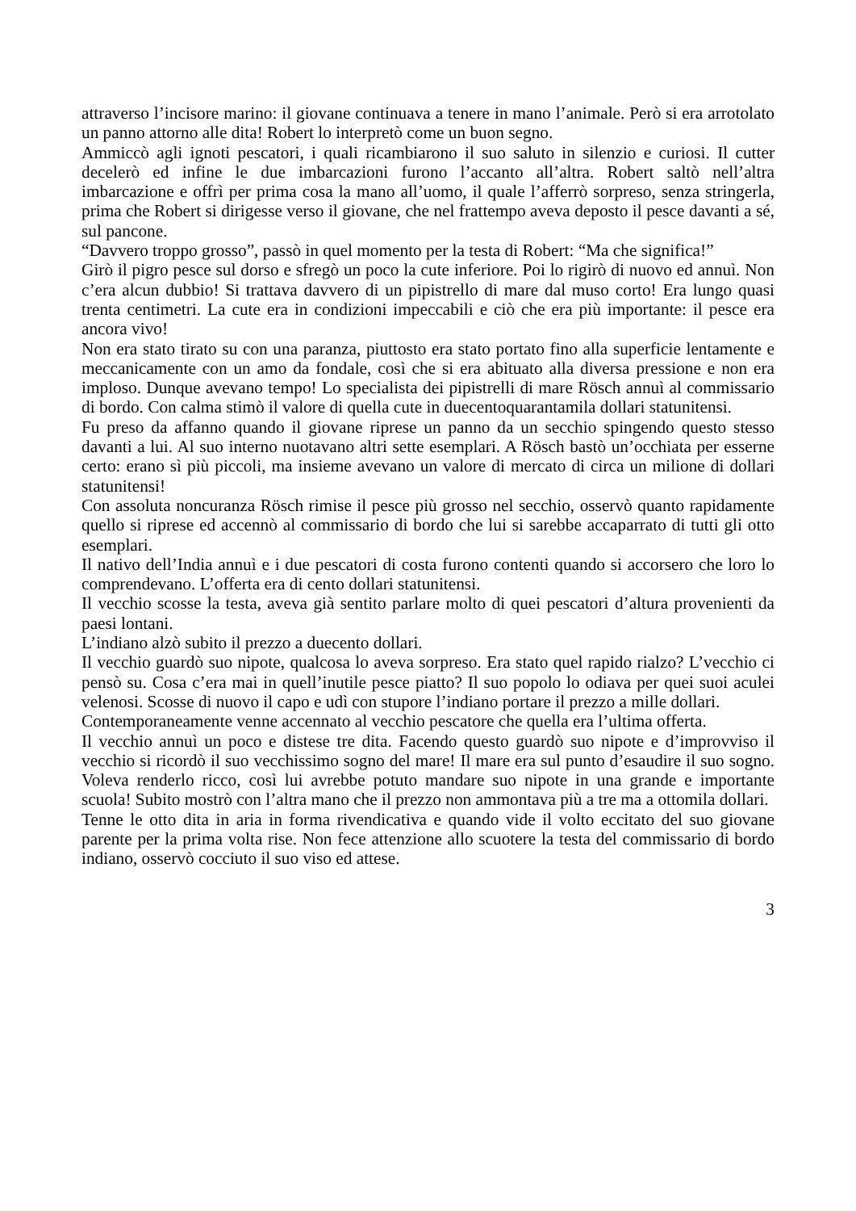attraverso l’incisore marino: il giovane continuava a tenere in mano l’animale. Però si era arrotolato un panno attorno alle dita! Robert lo interpretò come un buon segno.
Ammiccò agli ignoti pescatori, i quali ricambiarono il suo saluto in silenzio e curiosi. Il cutter decelerò ed infine le due imbarcazioni furono l’accanto all’altra. Robert saltò nell’altra imbarcazione e offrì per prima cosa la mano all’uomo, il quale l’afferrò sorpreso, senza stringerla, prima che Robert si dirigesse verso il giovane, che nel frattempo aveva deposto il pesce davanti a sé, sul pancone.
“Davvero troppo grosso”, passò in quel momento per la testa di Robert: “Ma che significa!”
Girò il pigro pesce sul dorso e sfregò un poco la cute inferiore. Poi lo rigirò di nuovo ed annuì. Non c’era alcun dubbio! Si trattava davvero di un pipistrello di mare dal muso corto! Era lungo quasi trenta centimetri. La cute era in condizioni impeccabili e ciò che era più importante: il pesce era ancora vivo!
Non era stato tirato su con una paranza, piuttosto era stato portato fino alla superficie lentamente e meccanicamente con un amo da fondale, così che si era abituato alla diversa pressione e non era imploso. Dunque avevano tempo! Lo specialista dei pipistrelli di mare Rösch annuì al commissario di bordo. Con calma stimò il valore di quella cute in duecentoquarantamila dollari statunitensi.
Fu preso da affanno quando il giovane riprese un panno da un secchio spingendo questo stesso davanti a lui. Al suo interno nuotavano altri sette esemplari. A Rösch bastò un’occhiata per esserne certo: erano sì più piccoli, ma insieme avevano un valore di mercato di circa un milione di dollari statunitensi!
Con assoluta noncuranza Rösch rimise il pesce più grosso nel secchio, osservò quanto rapidamente quello si riprese ed accennò al commissario di bordo che lui si sarebbe accaparrato di tutti gli otto esemplari.
Il nativo dell’India annuì e i due pescatori di costa furono contenti quando si accorsero che loro lo comprendevano. L’offerta era di cento dollari statunitensi.
Il vecchio scosse la testa, aveva già sentito parlare molto di quei pescatori d’altura provenienti da paesi lontani.
L’indiano alzò subito il prezzo a duecento dollari.
Il vecchio guardò suo nipote, qualcosa lo aveva sorpreso. Era stato quel rapido rialzo? L’vecchio ci pensò su. Cosa c’era mai in quell’inutile pesce piatto? Il suo popolo lo odiava per quei suoi aculei velenosi. Scosse di nuovo il capo e udì con stupore l’indiano portare il prezzo a mille dollari.
Contemporaneamente venne accennato al vecchio pescatore che quella era l’ultima offerta.
Il vecchio annuì un poco e distese tre dita. Facendo questo guardò suo nipote e d’improvviso il vecchio si ricordò il suo vecchissimo sogno del mare! Il mare era sul punto d’esaudire il suo sogno. Voleva renderlo ricco, così lui avrebbe potuto mandare suo nipote in una grande e importante scuola! Subito mostrò con l’altra mano che il prezzo non ammontava più a tre ma a ottomila dollari.
Tenne le otto dita in aria in forma rivendicativa e quando vide il volto eccitato del suo giovane parente per la prima volta rise. Non fece attenzione allo scuotere la testa del commissario di bordo indiano, osservò cocciuto il suo viso ed attese.
3